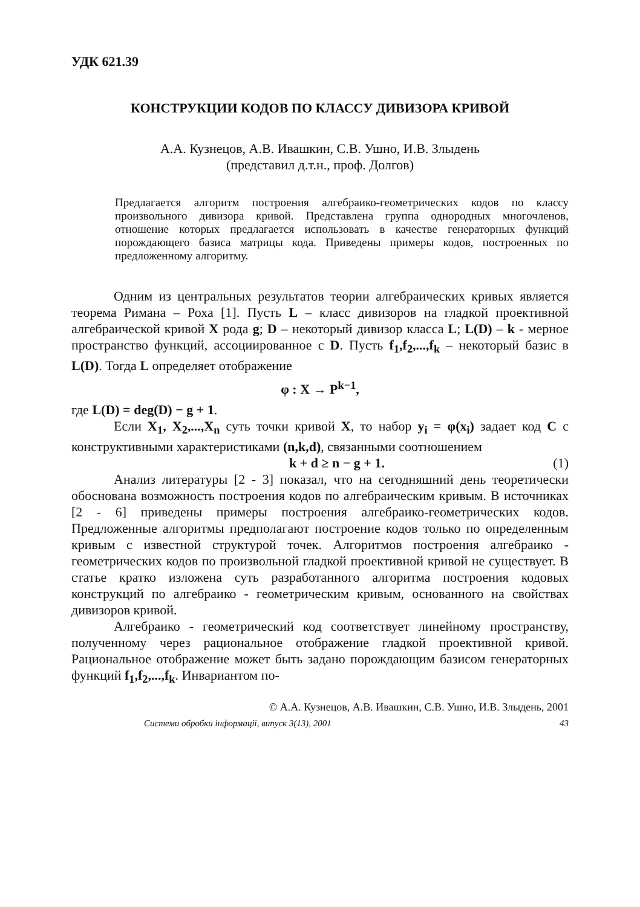УДК 621.39
КОНСТРУКЦИИ КОДОВ ПО КЛАССУ ДИВИЗОРА КРИВОЙ
А.А. Кузнецов, А.В. Ивашкин, С.В. Ушно, И.В. Злыдень
(представил д.т.н., проф. Долгов)
Предлагается алгоритм построения алгебраико-геометрических кодов по классу произвольного дивизора кривой. Представлена группа однородных многочленов, отношение которых предлагается использовать в качестве генераторных функций порождающего базиса матрицы кода. Приведены примеры кодов, построенных по предложенному алгоритму.
Одним из центральных результатов теории алгебраических кривых является теорема Римана – Роха [1]. Пусть L – класс дивизоров на гладкой проективной алгебраической кривой X рода g; D – некоторый дивизор класса L; L(D) – k - мерное пространство функций, ассоциированное с D. Пусть f<sub>1</sub>,f<sub>2</sub>,...,f<sub>k</sub> – некоторый базис в L(D). Тогда L определяет отображение
φ : X → P<sup>k−1</sup>,
где L(D) = deg(D) − g + 1.
Если X<sub>1</sub>, X<sub>2</sub>,...,X<sub>n</sub> суть точки кривой X, то набор y<sub>i</sub> = φ(x<sub>i</sub>) задает код C с конструктивными характеристиками (n,k,d), связанными соотношением
k + d ≥ n − g + 1. (1)
Анализ литературы [2 - 3] показал, что на сегодняшний день теоретически обоснована возможность построения кодов по алгебраическим кривым. В источниках [2 - 6] приведены примеры построения алгебраико-геометрических кодов. Предложенные алгоритмы предполагают построение кодов только по определенным кривым с известной структурой точек. Алгоритмов построения алгебраико - геометрических кодов по произвольной гладкой проективной кривой не существует. В статье кратко изложена суть разработанного алгоритма построения кодовых конструкций по алгебраико - геометрическим кривым, основанного на свойствах дивизоров кривой.
Алгебраико - геометрический код соответствует линейному пространству, полученному через рациональное отображение гладкой проективной кривой. Рациональное отображение может быть задано порождающим базисом генераторных функций f<sub>1</sub>,f<sub>2</sub>,...,f<sub>k</sub>. Инвариантом по-
© А.А. Кузнецов, А.В. Ивашкин, С.В. Ушно, И.В. Злыдень, 2001
Системи обробки інформації, випуск 3(13), 2001 43